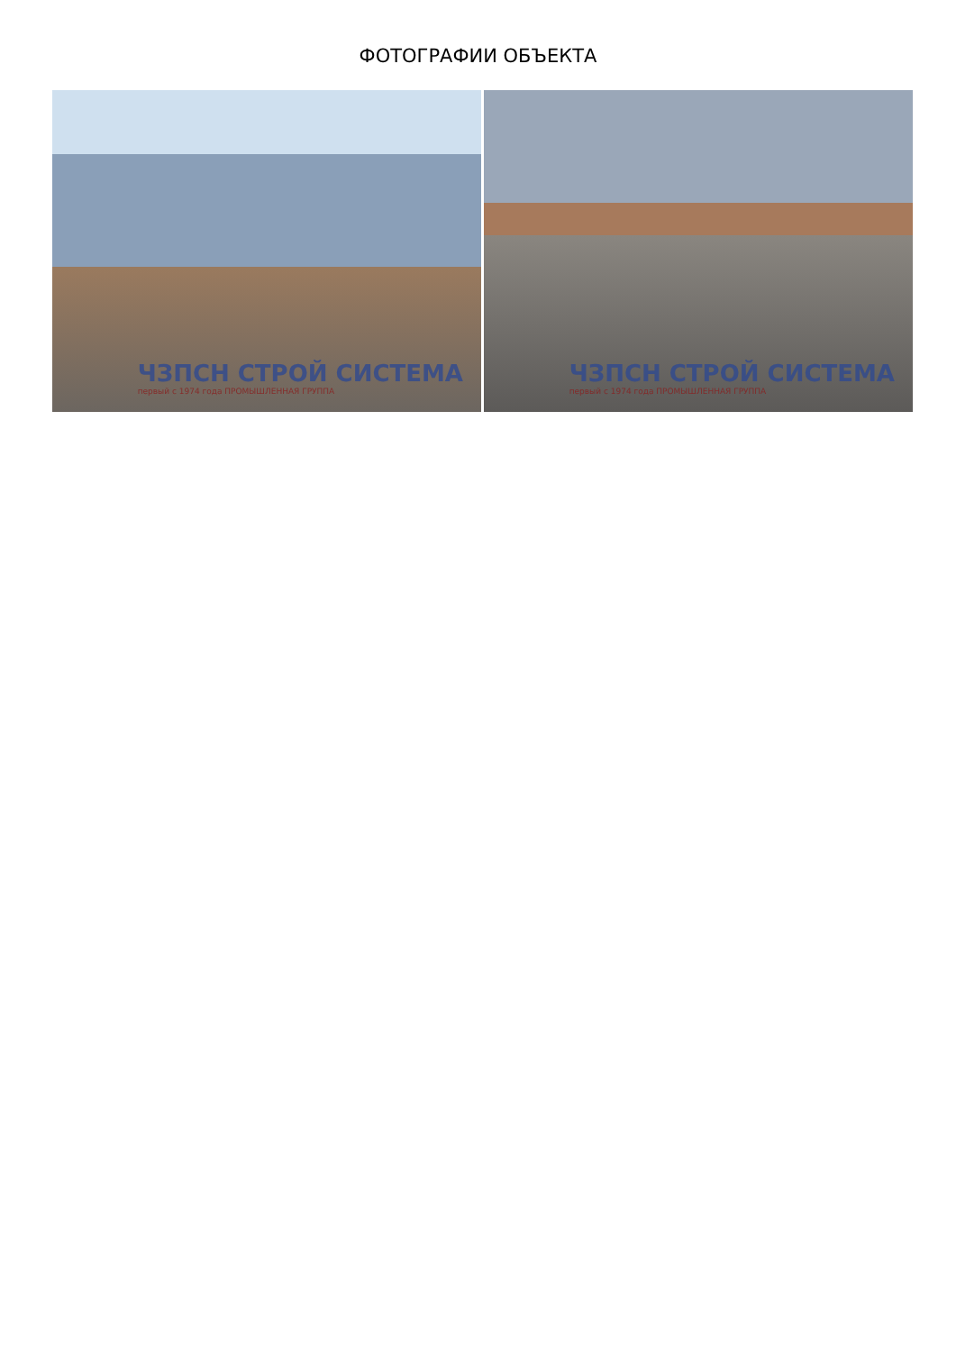ФОТОГРАФИИ ОБЪЕКТА
ЧЗПСН СТРОЙ СИСТЕМА
первый с 1974 года ПРОМЫШЛЕННАЯ ГРУППА
ЧЗПСН СТРОЙ СИСТЕМА
первый с 1974 года ПРОМЫШЛЕННАЯ ГРУППА